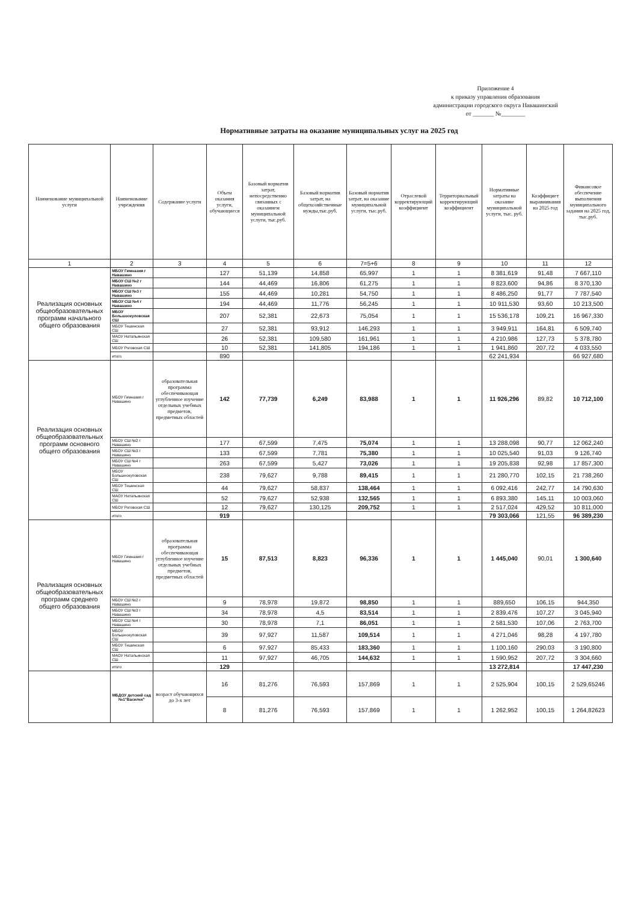Приложение 4
к приказу управления образования
администрации городского округа Навашинский
от _______ №________
Нормативные затраты на оказание муниципальных услуг на 2025 год
| Наименование муниципальной услуги | Наименование учреждения | Содержание услуги | Объем оказания услуги, обучающиеся | Базовый норматив затрат, непосредственно связанных с оказанием муниципальной услуги, тыс.руб. | Базовый норматив затрат, на общехозяйственные нужды,тыс.руб. | Базовый норматив затрат, на оказание муниципальной услуги, тыс.руб. | Отраслевой корректирующий коэффициент | Территориальный корректирующий коэффициент | Нормативные затраты на оказание муниципальной услуги, тыс. руб. | Коэффициет выравнивания на 2025 год | Финансовое обеспечение выполнения муниципального задания на 2025 год, тыс.руб. |
| --- | --- | --- | --- | --- | --- | --- | --- | --- | --- | --- | --- |
| 1 | 2 | 3 | 4 | 5 | 6 | 7=5+6 | 8 | 9 | 10 | 11 | 12 |
| Реализация основных общеобразовательных программ начального общего образования | МБОУ Гимназия г Навашино | | 127 | 51,139 | 14,858 | 65,997 | 1 | 1 | 8 381,619 | 91,48 | 7 667,110 |
| | МБОУ СШ №2 г Навашино | | 144 | 44,469 | 16,806 | 61,275 | 1 | 1 | 8 823,600 | 94,86 | 8 370,130 |
| | МБОУ СШ №3 г Навашино | | 155 | 44,469 | 10,281 | 54,750 | 1 | 1 | 8 486,250 | 91,77 | 7 787,540 |
| | МБОУ СШ №4 г Навашино | | 194 | 44,469 | 11,776 | 56,245 | 1 | 1 | 10 911,530 | 93,60 | 10 213,500 |
| | МБОУ Большеокуловская СШ | | 207 | 52,381 | 22,673 | 75,054 | 1 | 1 | 15 536,178 | 109,21 | 16 967,330 |
| | МБОУ Тешинская СШ | | 27 | 52,381 | 93,912 | 146,293 | 1 | 1 | 3 949,911 | 164,81 | 6 509,740 |
| | МАОУ Натальинская СШ | | 26 | 52,381 | 109,580 | 161,961 | 1 | 1 | 4 210,986 | 127,73 | 5 378,780 |
| | МБОУ Роговская СШ | | 10 | 52,381 | 141,805 | 194,186 | 1 | 1 | 1 941,860 | 207,72 | 4 033,550 |
| | итого | | 890 | | | | | | 62 241,934 | | 66 927,680 |
| Реализация основных общеобразовательных программ основного общего образования | МБОУ Гимназия г Навашино | образовательная программа обеспечивающая углубленное изучение отдельных учебных предметов, предметных областей | 142 | 77,739 | 6,249 | 83,988 | 1 | 1 | 11 926,296 | 89,82 | 10 712,100 |
| | МБОУ СШ №2 г Навашино | | 177 | 67,599 | 7,475 | 75,074 | 1 | 1 | 13 288,098 | 90,77 | 12 062,240 |
| | МБОУ СШ №3 г Навашино | | 133 | 67,599 | 7,781 | 75,380 | 1 | 1 | 10 025,540 | 91,03 | 9 126,740 |
| | МБОУ СШ №4 г Навашино | | 263 | 67,599 | 5,427 | 73,026 | 1 | 1 | 19 205,838 | 92,98 | 17 857,300 |
| | МБОУ Большеокуловская СШ | | 238 | 79,627 | 9,788 | 89,415 | 1 | 1 | 21 280,770 | 102,15 | 21 738,260 |
| | МБОУ Тешинская СШ | | 44 | 79,627 | 58,837 | 138,464 | 1 | 1 | 6 092,416 | 242,77 | 14 790,630 |
| | МАОУ Натальинская СШ | | 52 | 79,627 | 52,938 | 132,565 | 1 | 1 | 6 893,380 | 145,11 | 10 003,060 |
| | МБОУ Роговская СШ | | 12 | 79,627 | 130,125 | 209,752 | 1 | 1 | 2 517,024 | 429,52 | 10 811,000 |
| | итого | | 919 | | | | | | 79 303,066 | 121,55 | 96 389,230 |
| Реализация основных общеобразовательных программ среднего общего образования | МБОУ Гимназия г Навашино | образовательная программа обеспечивающая углубленное изучение отдельных учебных предметов, предметных областей | 15 | 87,513 | 8,823 | 96,336 | 1 | 1 | 1 445,040 | 90,01 | 1 300,640 |
| | МБОУ СШ №2 г Навашино | | 9 | 78,978 | 19,872 | 98,850 | 1 | 1 | 889,650 | 106,15 | 944,350 |
| | МБОУ СШ №3 г Навашино | | 34 | 78,978 | 4,5 | 83,514 | 1 | 1 | 2 839,476 | 107,27 | 3 045,940 |
| | МБОУ СШ №4 г Навашино | | 30 | 78,978 | 7,1 | 86,051 | 1 | 1 | 2 581,530 | 107,06 | 2 763,700 |
| | МБОУ Большеокуловская СШ | | 39 | 97,927 | 11,587 | 109,514 | 1 | 1 | 4 271,046 | 98,28 | 4 197,780 |
| | МБОУ Тешинская СШ | | 6 | 97,927 | 85,433 | 183,360 | 1 | 1 | 1 100,160 | 290,03 | 3 190,800 |
| | МАОУ Натальинская СШ | | 11 | 97,927 | 46,705 | 144,632 | 1 | 1 | 1 590,952 | 207,72 | 3 304,660 |
| | итого | | 129 | | | | | | 13 272,814 | | 17 447,230 |
| | МБДОУ детский сад №1"Василек" | возраст обучающихся до 3-х лет | 16 | 81,276 | 76,593 | 157,869 | 1 | 1 | 2 525,904 | 100,15 | 2 529,65246 |
| | | | 8 | 81,276 | 76,593 | 157,869 | 1 | 1 | 1 262,952 | 100,15 | 1 264,82623 |